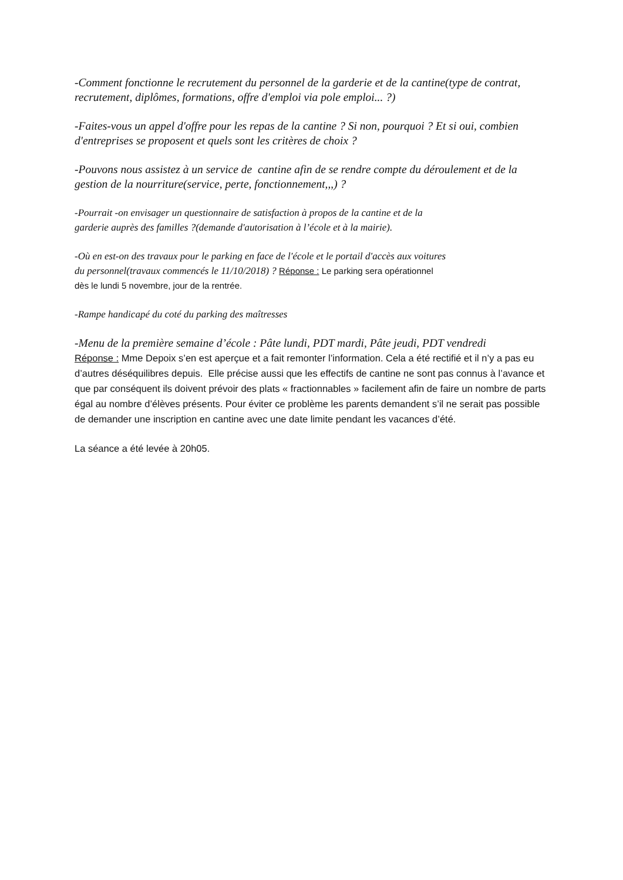-Comment fonctionne le recrutement du personnel de la garderie et de la cantine(type de contrat, recrutement, diplômes, formations, offre d'emploi via pole emploi... ?)
-Faites-vous un appel d'offre pour les repas de la cantine ? Si non, pourquoi ? Et si oui, combien d'entreprises se proposent et quels sont les critères de choix ?
-Pouvons nous assistez à un service de cantine afin de se rendre compte du déroulement et de la gestion de la nourriture(service, perte, fonctionnement,,,) ?
-Pourrait -on envisager un questionnaire de satisfaction à propos de la cantine et de la
garderie auprès des familles ?(demande d'autorisation à l’école et à la mairie).
-Où en est-on des travaux pour le parking en face de l'école et le portail d'accès aux voitures
du personnel(travaux commencés le 11/10/2018) ? Réponse : Le parking sera opérationnel
dès le lundi 5 novembre, jour de la rentrée.
-Rampe handicapé du coté du parking des maîtresses
-Menu de la première semaine d’école : Pâte lundi, PDT mardi, Pâte jeudi, PDT vendredi
Réponse : Mme Depoix s’en est aperçue et a fait remonter l’information. Cela a été rectifié et il n’y a pas eu d’autres déséquilibres depuis. Elle précise aussi que les effectifs de cantine ne sont pas connus à l’avance et que par conséquent ils doivent prévoir des plats « fractionnables » facilement afin de faire un nombre de parts égal au nombre d’élèves présents. Pour éviter ce problème les parents demandent s’il ne serait pas possible de demander une inscription en cantine avec une date limite pendant les vacances d’été.
La séance a été levée à 20h05.